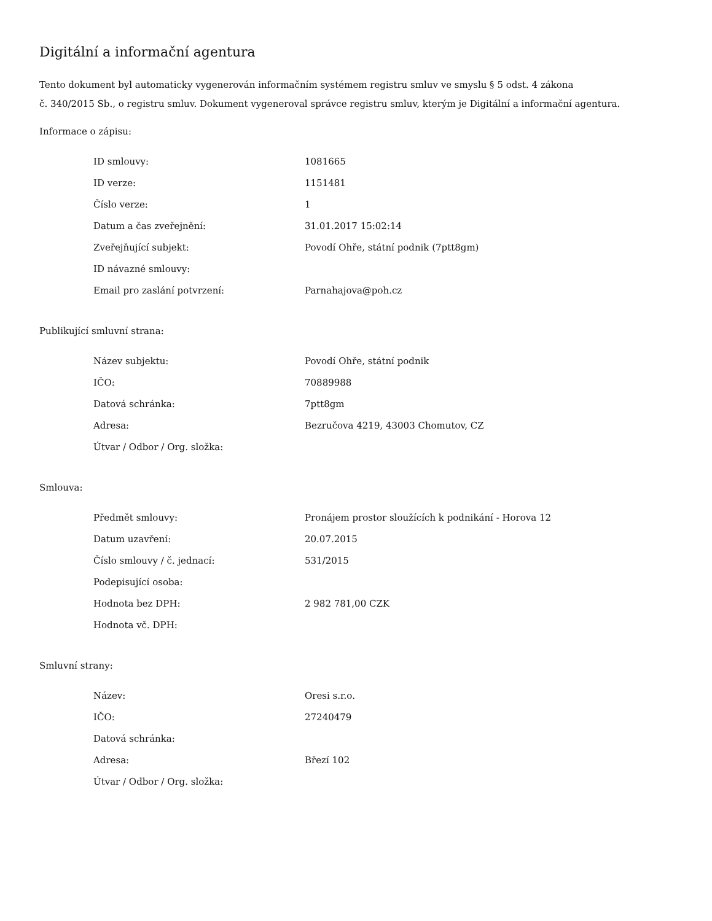Digitální a informační agentura
Tento dokument byl automaticky vygenerován informačním systémem registru smluv ve smyslu § 5 odst. 4 zákona
č. 340/2015 Sb., o registru smluv. Dokument vygeneroval správce registru smluv, kterým je Digitální a informační agentura.
Informace o zápisu:
| ID smlouvy: | 1081665 |
| ID verze: | 1151481 |
| Číslo verze: | 1 |
| Datum a čas zveřejnění: | 31.01.2017 15:02:14 |
| Zveřejňující subjekt: | Povodí Ohře, státní podnik (7ptt8gm) |
| ID návazné smlouvy: | |
| Email pro zaslání potvrzení: | Parnahajova@poh.cz |
Publikující smluvní strana:
| Název subjektu: | Povodí Ohře, státní podnik |
| IČO: | 70889988 |
| Datová schránka: | 7ptt8gm |
| Adresa: | Bezručova 4219, 43003 Chomutov, CZ |
| Útvar / Odbor / Org. složka: | |
Smlouva:
| Předmět smlouvy: | Pronájem prostor sloužících k podnikání - Horova 12 |
| Datum uzavření: | 20.07.2015 |
| Číslo smlouvy / č. jednací: | 531/2015 |
| Podepisující osoba: | |
| Hodnota bez DPH: | 2 982 781,00 CZK |
| Hodnota vč. DPH: | |
Smluvní strany:
| Název: | Oresi s.r.o. |
| IČO: | 27240479 |
| Datová schránka: | |
| Adresa: | Březí 102 |
| Útvar / Odbor / Org. složka: | |